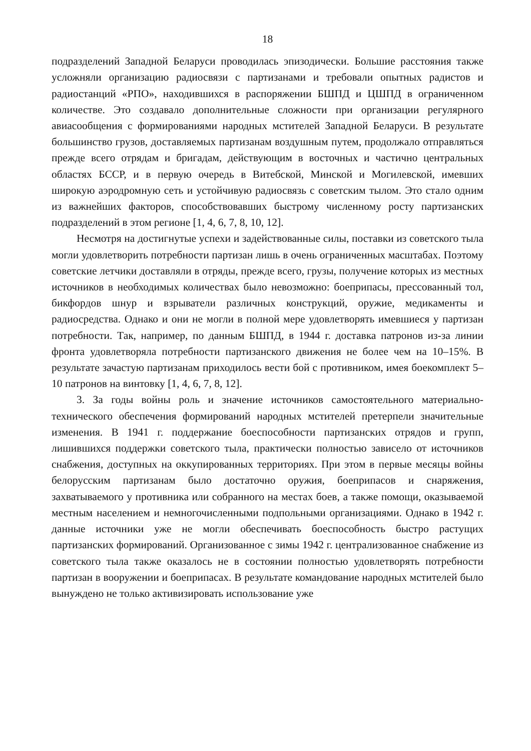18
подразделений Западной Беларуси проводилась эпизодически. Большие расстояния также усложняли организацию радиосвязи с партизанами и требовали опытных радистов и радиостанций «РПО», находившихся в распоряжении БШПД и ЦШПД в ограниченном количестве. Это создавало дополнительные сложности при организации регулярного авиасообщения с формированиями народных мстителей Западной Беларуси. В результате большинство грузов, доставляемых партизанам воздушным путем, продолжало отправляться прежде всего отрядам и бригадам, действующим в восточных и частично центральных областях БССР, и в первую очередь в Витебской, Минской и Могилевской, имевших широкую аэродромную сеть и устойчивую радиосвязь с советским тылом. Это стало одним из важнейших факторов, способствовавших быстрому численному росту партизанских подразделений в этом регионе [1, 4, 6, 7, 8, 10, 12].
Несмотря на достигнутые успехи и задействованные силы, поставки из советского тыла могли удовлетворить потребности партизан лишь в очень ограниченных масштабах. Поэтому советские летчики доставляли в отряды, прежде всего, грузы, получение которых из местных источников в необходимых количествах было невозможно: боеприпасы, прессованный тол, бикфордов шнур и взрыватели различных конструкций, оружие, медикаменты и радиосредства. Однако и они не могли в полной мере удовлетворять имевшиеся у партизан потребности. Так, например, по данным БШПД, в 1944 г. доставка патронов из-за линии фронта удовлетворяла потребности партизанского движения не более чем на 10–15%. В результате зачастую партизанам приходилось вести бой с противником, имея боекомплект 5–10 патронов на винтовку [1, 4, 6, 7, 8, 12].
3. За годы войны роль и значение источников самостоятельного материально-технического обеспечения формирований народных мстителей претерпели значительные изменения. В 1941 г. поддержание боеспособности партизанских отрядов и групп, лишившихся поддержки советского тыла, практически полностью зависело от источников снабжения, доступных на оккупированных территориях. При этом в первые месяцы войны белорусским партизанам было достаточно оружия, боеприпасов и снаряжения, захватываемого у противника или собранного на местах боев, а также помощи, оказываемой местным населением и немногочисленными подпольными организациями. Однако в 1942 г. данные источники уже не могли обеспечивать боеспособность быстро растущих партизанских формирований. Организованное с зимы 1942 г. централизованное снабжение из советского тыла также оказалось не в состоянии полностью удовлетворять потребности партизан в вооружении и боеприпасах. В результате командование народных мстителей было вынуждено не только активизировать использование уже